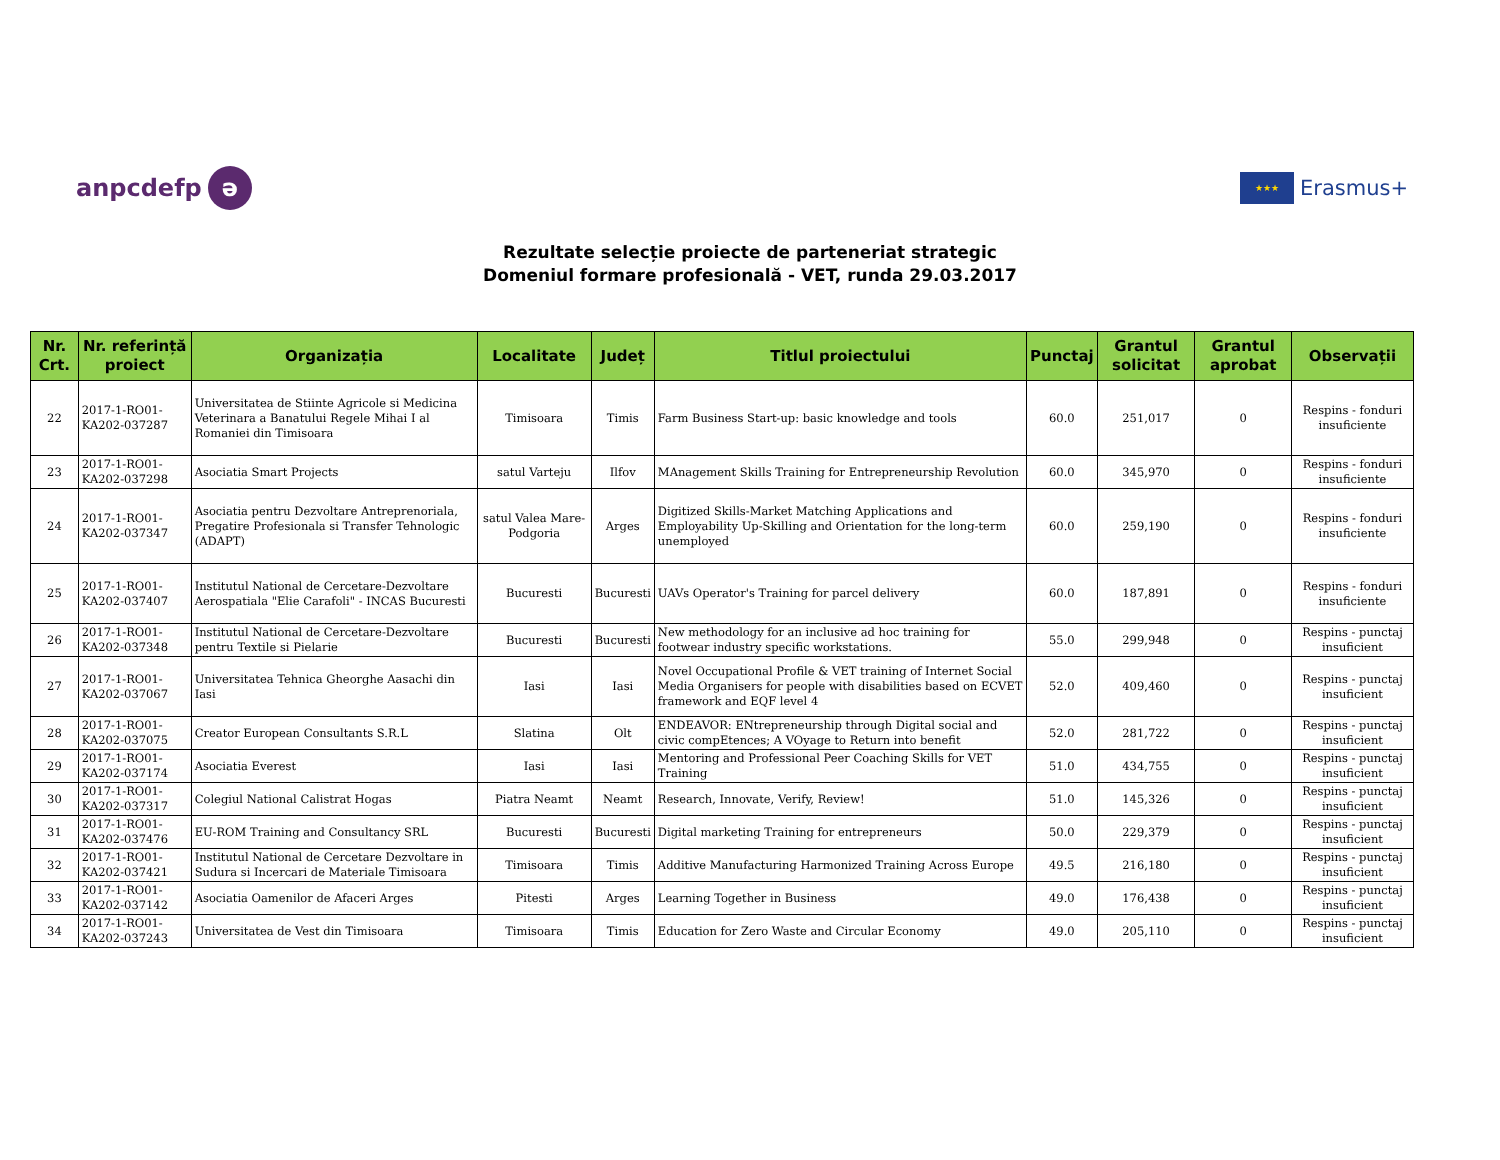anpcdefp ə
★★★ Erasmus+
Rezultate selecție proiecte de parteneriat strategic
Domeniul formare profesională - VET, runda 29.03.2017
| Nr. Crt. | Nr. referință proiect | Organizația | Localitate | Județ | Titlul proiectului | Punctaj | Grantul solicitat | Grantul aprobat | Observații |
| --- | --- | --- | --- | --- | --- | --- | --- | --- | --- |
| 22 | 2017-1-RO01-KA202-037287 | Universitatea de Stiinte Agricole si Medicina Veterinara a Banatului Regele Mihai I al Romaniei din Timisoara | Timisoara | Timis | Farm Business Start-up: basic knowledge and tools | 60.0 | 251,017 | 0 | Respins - fonduri insuficiente |
| 23 | 2017-1-RO01-KA202-037298 | Asociatia Smart Projects | satul Varteju | Ilfov | MAnagement Skills Training for Entrepreneurship Revolution | 60.0 | 345,970 | 0 | Respins - fonduri insuficiente |
| 24 | 2017-1-RO01-KA202-037347 | Asociatia pentru Dezvoltare Antreprenoriala, Pregatire Profesionala si Transfer Tehnologic (ADAPT) | satul Valea Mare-Podgoria | Arges | Digitized Skills-Market Matching Applications and Employability Up-Skilling and Orientation for the long-term unemployed | 60.0 | 259,190 | 0 | Respins - fonduri insuficiente |
| 25 | 2017-1-RO01-KA202-037407 | Institutul National de Cercetare-Dezvoltare Aerospatiala "Elie Carafoli" - INCAS Bucuresti | Bucuresti | Bucuresti | UAVs Operator's Training for parcel delivery | 60.0 | 187,891 | 0 | Respins - fonduri insuficiente |
| 26 | 2017-1-RO01-KA202-037348 | Institutul National de Cercetare-Dezvoltare pentru Textile si Pielarie | Bucuresti | Bucuresti | New methodology for an inclusive ad hoc training for footwear industry specific workstations. | 55.0 | 299,948 | 0 | Respins - punctaj insuficient |
| 27 | 2017-1-RO01-KA202-037067 | Universitatea Tehnica Gheorghe Aasachi din Iasi | Iasi | Iasi | Novel Occupational Profile & VET training of Internet Social Media Organisers for people with disabilities based on ECVET framework and EQF level 4 | 52.0 | 409,460 | 0 | Respins - punctaj insuficient |
| 28 | 2017-1-RO01-KA202-037075 | Creator European Consultants S.R.L | Slatina | Olt | ENDEAVOR: ENtrepreneurship through Digital social and civic compEtences; A VOyage to Return into benefit | 52.0 | 281,722 | 0 | Respins - punctaj insuficient |
| 29 | 2017-1-RO01-KA202-037174 | Asociatia Everest | Iasi | Iasi | Mentoring and Professional Peer Coaching Skills for VET Training | 51.0 | 434,755 | 0 | Respins - punctaj insuficient |
| 30 | 2017-1-RO01-KA202-037317 | Colegiul National Calistrat Hogas | Piatra Neamt | Neamt | Research, Innovate, Verify, Review! | 51.0 | 145,326 | 0 | Respins - punctaj insuficient |
| 31 | 2017-1-RO01-KA202-037476 | EU-ROM Training and Consultancy SRL | Bucuresti | Bucuresti | Digital marketing Training for entrepreneurs | 50.0 | 229,379 | 0 | Respins - punctaj insuficient |
| 32 | 2017-1-RO01-KA202-037421 | Institutul National de Cercetare Dezvoltare in Sudura si Incercari de Materiale Timisoara | Timisoara | Timis | Additive Manufacturing Harmonized Training Across Europe | 49.5 | 216,180 | 0 | Respins - punctaj insuficient |
| 33 | 2017-1-RO01-KA202-037142 | Asociatia Oamenilor de Afaceri Arges | Pitesti | Arges | Learning Together in Business | 49.0 | 176,438 | 0 | Respins - punctaj insuficient |
| 34 | 2017-1-RO01-KA202-037243 | Universitatea de Vest din Timisoara | Timisoara | Timis | Education for Zero Waste and Circular Economy | 49.0 | 205,110 | 0 | Respins - punctaj insuficient |